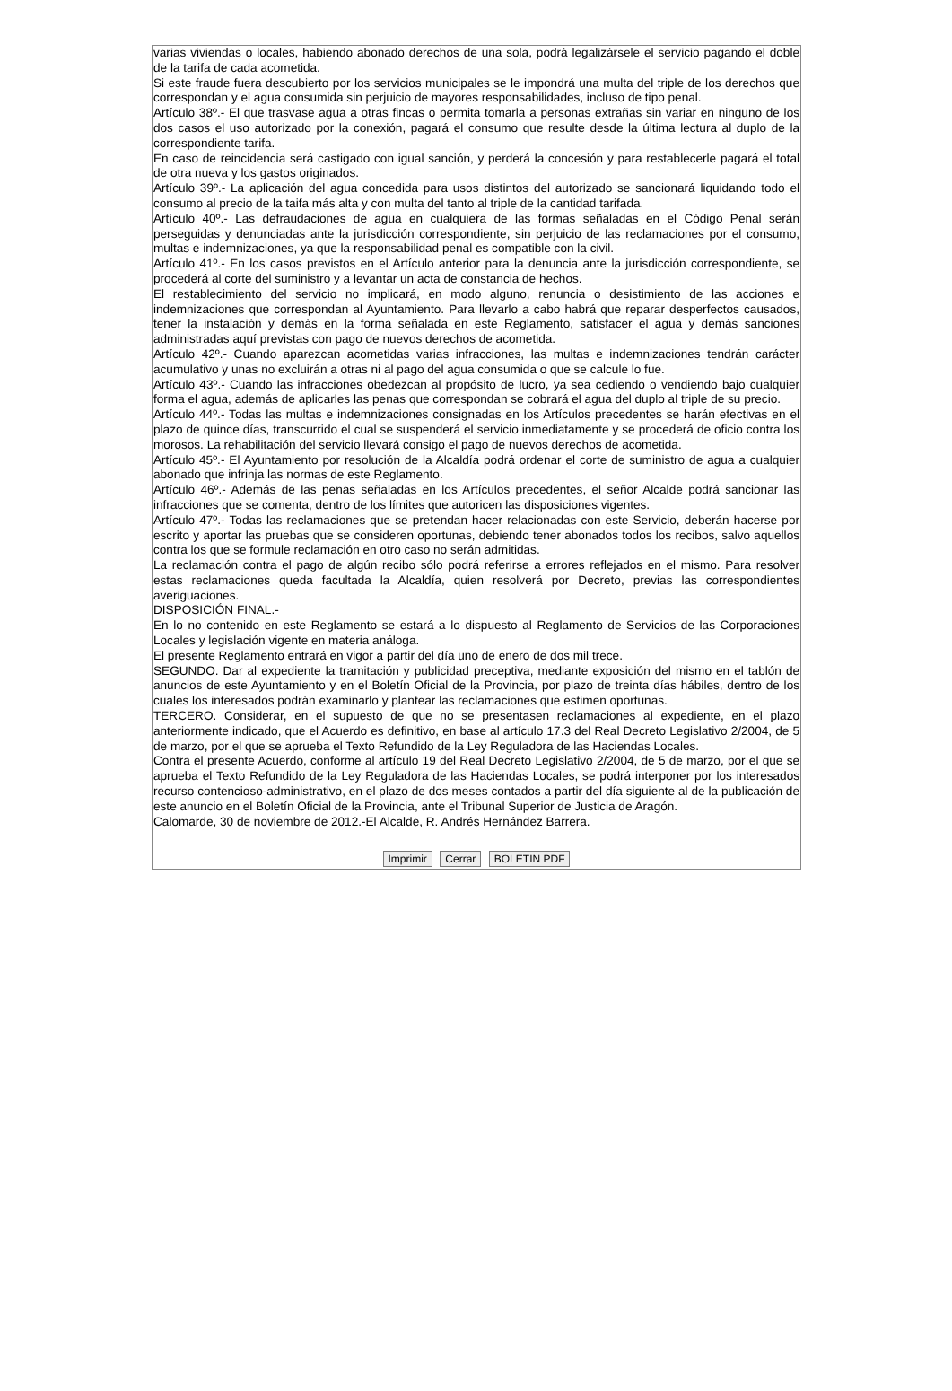varias viviendas o locales, habiendo abonado derechos de una sola, podrá legalizársele el servicio pagando el doble de la tarifa de cada acometida.
Si este fraude fuera descubierto por los servicios municipales se le impondrá una multa del triple de los derechos que correspondan y el agua consumida sin perjuicio de mayores responsabilidades, incluso de tipo penal.
Artículo 38º.- El que trasvase agua a otras fincas o permita tomarla a personas extrañas sin variar en ninguno de los dos casos el uso autorizado por la conexión, pagará el consumo que resulte desde la última lectura al duplo de la correspondiente tarifa.
En caso de reincidencia será castigado con igual sanción, y perderá la concesión y para restablecerle pagará el total de otra nueva y los gastos originados.
Artículo 39º.- La aplicación del agua concedida para usos distintos del autorizado se sancionará liquidando todo el consumo al precio de la taifa más alta y con multa del tanto al triple de la cantidad tarifada.
Artículo 40º.- Las defraudaciones de agua en cualquiera de las formas señaladas en el Código Penal serán perseguidas y denunciadas ante la jurisdicción correspondiente, sin perjuicio de las reclamaciones por el consumo, multas e indemnizaciones, ya que la responsabilidad penal es compatible con la civil.
Artículo 41º.- En los casos previstos en el Artículo anterior para la denuncia ante la jurisdicción correspondiente, se procederá al corte del suministro y a levantar un acta de constancia de hechos.
El restablecimiento del servicio no implicará, en modo alguno, renuncia o desistimiento de las acciones e indemnizaciones que correspondan al Ayuntamiento. Para llevarlo a cabo habrá que reparar desperfectos causados, tener la instalación y demás en la forma señalada en este Reglamento, satisfacer el agua y demás sanciones administradas aquí previstas con pago de nuevos derechos de acometida.
Artículo 42º.- Cuando aparezcan acometidas varias infracciones, las multas e indemnizaciones tendrán carácter acumulativo y unas no excluirán a otras ni al pago del agua consumida o que se calcule lo fue.
Artículo 43º.- Cuando las infracciones obedezcan al propósito de lucro, ya sea cediendo o vendiendo bajo cualquier forma el agua, además de aplicarles las penas que correspondan se cobrará el agua del duplo al triple de su precio.
Artículo 44º.- Todas las multas e indemnizaciones consignadas en los Artículos precedentes se harán efectivas en el plazo de quince días, transcurrido el cual se suspenderá el servicio inmediatamente y se procederá de oficio contra los morosos. La rehabilitación del servicio llevará consigo el pago de nuevos derechos de acometida.
Artículo 45º.- El Ayuntamiento por resolución de la Alcaldía podrá ordenar el corte de suministro de agua a cualquier abonado que infrinja las normas de este Reglamento.
Artículo 46º.- Además de las penas señaladas en los Artículos precedentes, el señor Alcalde podrá sancionar las infracciones que se comenta, dentro de los límites que autoricen las disposiciones vigentes.
Artículo 47º.- Todas las reclamaciones que se pretendan hacer relacionadas con este Servicio, deberán hacerse por escrito y aportar las pruebas que se consideren oportunas, debiendo tener abonados todos los recibos, salvo aquellos contra los que se formule reclamación en otro caso no serán admitidas.
La reclamación contra el pago de algún recibo sólo podrá referirse a errores reflejados en el mismo. Para resolver estas reclamaciones queda facultada la Alcaldía, quien resolverá por Decreto, previas las correspondientes averiguaciones.
DISPOSICIÓN FINAL.-
En lo no contenido en este Reglamento se estará a lo dispuesto al Reglamento de Servicios de las Corporaciones Locales y legislación vigente en materia análoga.
El presente Reglamento entrará en vigor a partir del día uno de enero de dos mil trece.
SEGUNDO. Dar al expediente la tramitación y publicidad preceptiva, mediante exposición del mismo en el tablón de anuncios de este Ayuntamiento y en el Boletín Oficial de la Provincia, por plazo de treinta días hábiles, dentro de los cuales los interesados podrán examinarlo y plantear las reclamaciones que estimen oportunas.
TERCERO. Considerar, en el supuesto de que no se presentasen reclamaciones al expediente, en el plazo anteriormente indicado, que el Acuerdo es definitivo, en base al artículo 17.3 del Real Decreto Legislativo 2/2004, de 5 de marzo, por el que se aprueba el Texto Refundido de la Ley Reguladora de las Haciendas Locales.
Contra el presente Acuerdo, conforme al artículo 19 del Real Decreto Legislativo 2/2004, de 5 de marzo, por el que se aprueba el Texto Refundido de la Ley Reguladora de las Haciendas Locales, se podrá interponer por los interesados recurso contencioso-administrativo, en el plazo de dos meses contados a partir del día siguiente al de la publicación de este anuncio en el Boletín Oficial de la Provincia, ante el Tribunal Superior de Justicia de Aragón.
Calomarde, 30 de noviembre de 2012.-El Alcalde, R. Andrés Hernández Barrera.
Imprimir Cerrar BOLETIN PDF